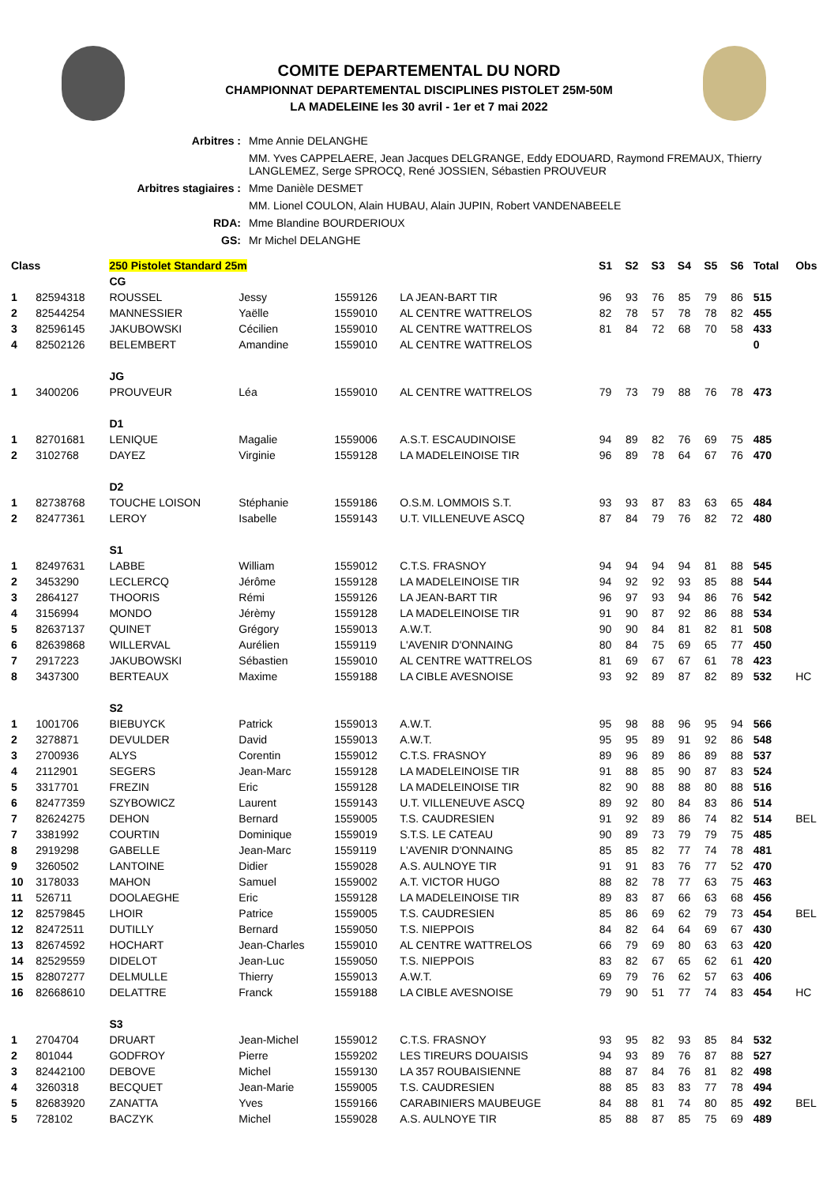COMITE DEPARTEMENTAL DU NORD
CHAMPIONNAT DEPARTEMENTAL DISCIPLINES PISTOLET 25M-50M
LA MADELEINE les 30 avril - 1er et 7 mai 2022
Arbitres : Mme Annie DELANGHE
MM. Yves CAPPELAERE, Jean Jacques DELGRANGE, Eddy EDOUARD, Raymond FREMAUX, Thierry
LANGLEMEZ, Serge SPROCQ, René JOSSIEN, Sébastien PROUVEUR
Arbitres stagiaires : Mme Danièle DESMET
MM. Lionel COULON, Alain HUBAU, Alain JUPIN, Robert VANDENABEELE
RDA: Mme Blandine BOURDERIOUX
GS: Mr Michel DELANGHE
| Class | | 250 Pistolet Standard 25m | | | | S1 | S2 | S3 | S4 | S5 | S6 | Total | Obs |
| --- | --- | --- | --- | --- | --- | --- | --- | --- | --- | --- | --- | --- | --- |
| | | CG | | | | | | | | | | | |
| 1 | 82594318 | ROUSSEL | Jessy | 1559126 | LA JEAN-BART TIR | 96 | 93 | 76 | 85 | 79 | 86 | 515 | |
| 2 | 82544254 | MANNESSIER | Yaëlle | 1559010 | AL CENTRE WATTRELOS | 82 | 78 | 57 | 78 | 78 | 82 | 455 | |
| 3 | 82596145 | JAKUBOWSKI | Cécilien | 1559010 | AL CENTRE WATTRELOS | 81 | 84 | 72 | 68 | 70 | 58 | 433 | |
| 4 | 82502126 | BELEMBERT | Amandine | 1559010 | AL CENTRE WATTRELOS | | | | | | | 0 | |
| | | JG | | | | | | | | | | | |
| 1 | 3400206 | PROUVEUR | Léa | 1559010 | AL CENTRE WATTRELOS | 79 | 73 | 79 | 88 | 76 | 78 | 473 | |
| | | D1 | | | | | | | | | | | |
| 1 | 82701681 | LENIQUE | Magalie | 1559006 | A.S.T. ESCAUDINOISE | 94 | 89 | 82 | 76 | 69 | 75 | 485 | |
| 2 | 3102768 | DAYEZ | Virginie | 1559128 | LA MADELEINOISE TIR | 96 | 89 | 78 | 64 | 67 | 76 | 470 | |
| | | D2 | | | | | | | | | | | |
| 1 | 82738768 | TOUCHE LOISON | Stéphanie | 1559186 | O.S.M. LOMMOIS S.T. | 93 | 93 | 87 | 83 | 63 | 65 | 484 | |
| 2 | 82477361 | LEROY | Isabelle | 1559143 | U.T. VILLENEUVE ASCQ | 87 | 84 | 79 | 76 | 82 | 72 | 480 | |
| | | S1 | | | | | | | | | | | |
| 1 | 82497631 | LABBE | William | 1559012 | C.T.S. FRASNOY | 94 | 94 | 94 | 94 | 81 | 88 | 545 | |
| 2 | 3453290 | LECLERCQ | Jérôme | 1559128 | LA MADELEINOISE TIR | 94 | 92 | 92 | 93 | 85 | 88 | 544 | |
| 3 | 2864127 | THOORIS | Rémi | 1559126 | LA JEAN-BART TIR | 96 | 97 | 93 | 94 | 86 | 76 | 542 | |
| 4 | 3156994 | MONDO | Jérèmy | 1559128 | LA MADELEINOISE TIR | 91 | 90 | 87 | 92 | 86 | 88 | 534 | |
| 5 | 82637137 | QUINET | Grégory | 1559013 | A.W.T. | 90 | 90 | 84 | 81 | 82 | 81 | 508 | |
| 6 | 82639868 | WILLERVAL | Aurélien | 1559119 | L'AVENIR D'ONNAING | 80 | 84 | 75 | 69 | 65 | 77 | 450 | |
| 7 | 2917223 | JAKUBOWSKI | Sébastien | 1559010 | AL CENTRE WATTRELOS | 81 | 69 | 67 | 67 | 61 | 78 | 423 | |
| 8 | 3437300 | BERTEAUX | Maxime | 1559188 | LA CIBLE AVESNOISE | 93 | 92 | 89 | 87 | 82 | 89 | 532 | HC |
| | | S2 | | | | | | | | | | | |
| 1 | 1001706 | BIEBUYCK | Patrick | 1559013 | A.W.T. | 95 | 98 | 88 | 96 | 95 | 94 | 566 | |
| 2 | 3278871 | DEVULDER | David | 1559013 | A.W.T. | 95 | 95 | 89 | 91 | 92 | 86 | 548 | |
| 3 | 2700936 | ALYS | Corentin | 1559012 | C.T.S. FRASNOY | 89 | 96 | 89 | 86 | 89 | 88 | 537 | |
| 4 | 2112901 | SEGERS | Jean-Marc | 1559128 | LA MADELEINOISE TIR | 91 | 88 | 85 | 90 | 87 | 83 | 524 | |
| 5 | 3317701 | FREZIN | Eric | 1559128 | LA MADELEINOISE TIR | 82 | 90 | 88 | 88 | 80 | 88 | 516 | |
| 6 | 82477359 | SZYBOWICZ | Laurent | 1559143 | U.T. VILLENEUVE ASCQ | 89 | 92 | 80 | 84 | 83 | 86 | 514 | |
| 7 | 82624275 | DEHON | Bernard | 1559005 | T.S. CAUDRESIEN | 91 | 92 | 89 | 86 | 74 | 82 | 514 | BEL |
| 7 | 3381992 | COURTIN | Dominique | 1559019 | S.T.S. LE CATEAU | 90 | 89 | 73 | 79 | 79 | 75 | 485 | |
| 8 | 2919298 | GABELLE | Jean-Marc | 1559119 | L'AVENIR D'ONNAING | 85 | 85 | 82 | 77 | 74 | 78 | 481 | |
| 9 | 3260502 | LANTOINE | Didier | 1559028 | A.S. AULNOYE TIR | 91 | 91 | 83 | 76 | 77 | 52 | 470 | |
| 10 | 3178033 | MAHON | Samuel | 1559002 | A.T. VICTOR HUGO | 88 | 82 | 78 | 77 | 63 | 75 | 463 | |
| 11 | 526711 | DOOLAEGHE | Eric | 1559128 | LA MADELEINOISE TIR | 89 | 83 | 87 | 66 | 63 | 68 | 456 | |
| 12 | 82579845 | LHOIR | Patrice | 1559005 | T.S. CAUDRESIEN | 85 | 86 | 69 | 62 | 79 | 73 | 454 | BEL |
| 12 | 82472511 | DUTILLY | Bernard | 1559050 | T.S. NIEPPOIS | 84 | 82 | 64 | 64 | 69 | 67 | 430 | |
| 13 | 82674592 | HOCHART | Jean-Charles | 1559010 | AL CENTRE WATTRELOS | 66 | 79 | 69 | 80 | 63 | 63 | 420 | |
| 14 | 82529559 | DIDELOT | Jean-Luc | 1559050 | T.S. NIEPPOIS | 83 | 82 | 67 | 65 | 62 | 61 | 420 | |
| 15 | 82807277 | DELMULLE | Thierry | 1559013 | A.W.T. | 69 | 79 | 76 | 62 | 57 | 63 | 406 | |
| 16 | 82668610 | DELATTRE | Franck | 1559188 | LA CIBLE AVESNOISE | 79 | 90 | 51 | 77 | 74 | 83 | 454 | HC |
| | | S3 | | | | | | | | | | | |
| 1 | 2704704 | DRUART | Jean-Michel | 1559012 | C.T.S. FRASNOY | 93 | 95 | 82 | 93 | 85 | 84 | 532 | |
| 2 | 801044 | GODFROY | Pierre | 1559202 | LES TIREURS DOUAISIS | 94 | 93 | 89 | 76 | 87 | 88 | 527 | |
| 3 | 82442100 | DEBOVE | Michel | 1559130 | LA 357 ROUBAISIENNE | 88 | 87 | 84 | 76 | 81 | 82 | 498 | |
| 4 | 3260318 | BECQUET | Jean-Marie | 1559005 | T.S. CAUDRESIEN | 88 | 85 | 83 | 83 | 77 | 78 | 494 | |
| 5 | 82683920 | ZANATTA | Yves | 1559166 | CARABINIERS MAUBEUGE | 84 | 88 | 81 | 74 | 80 | 85 | 492 | BEL |
| 5 | 728102 | BACZYK | Michel | 1559028 | A.S. AULNOYE TIR | 85 | 88 | 87 | 85 | 75 | 69 | 489 | |